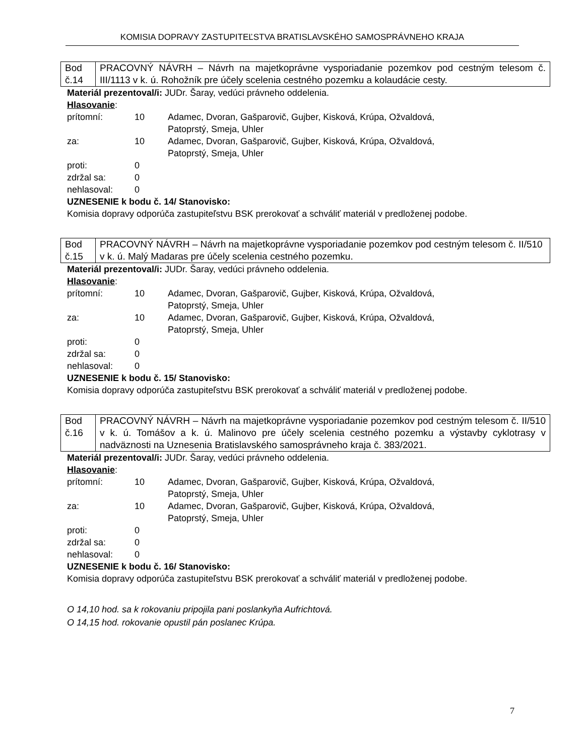KOMISIA DOPRAVY ZASTUPITEĽSTVA BRATISLAVSKÉHO SAMOSPRÁVNEHO KRAJA
| Bod č.14 | PRACOVNÝ NÁVRH – Návrh na majetkoprávne vysporiadanie pozemkov pod cestným telesom č. III/1113 v k. ú. Rohožník pre účely scelenia cestného pozemku a kolaudácie cesty. |
Materiál prezentoval/i: JUDr. Šaray, vedúci právneho oddelenia.
Hlasovanie:
| prítomní: | 10 | Adamec, Dvoran, Gašparovič, Gujber, Kisková, Krúpa, Ožvaldová, Patoprstý, Smeja, Uhler |
| za: | 10 | Adamec, Dvoran, Gašparovič, Gujber, Kisková, Krúpa, Ožvaldová, Patoprstý, Smeja, Uhler |
| proti: | 0 | |
| zdržal sa: | 0 | |
| nehlasoval: | 0 | |
UZNESENIE k bodu č. 14/ Stanovisko:
Komisia dopravy odporúča zastupiteľstvu BSK prerokovať a schváliť materiál v predloženej podobe.
| Bod č.15 | PRACOVNÝ NÁVRH – Návrh na majetkoprávne vysporiadanie pozemkov pod cestným telesom č. II/510 v k. ú. Malý Madaras pre účely scelenia cestného pozemku. |
Materiál prezentoval/i: JUDr. Šaray, vedúci právneho oddelenia.
Hlasovanie:
| prítomní: | 10 | Adamec, Dvoran, Gašparovič, Gujber, Kisková, Krúpa, Ožvaldová, Patoprstý, Smeja, Uhler |
| za: | 10 | Adamec, Dvoran, Gašparovič, Gujber, Kisková, Krúpa, Ožvaldová, Patoprstý, Smeja, Uhler |
| proti: | 0 | |
| zdržal sa: | 0 | |
| nehlasoval: | 0 | |
UZNESENIE k bodu č. 15/ Stanovisko:
Komisia dopravy odporúča zastupiteľstvu BSK prerokovať a schváliť materiál v predloženej podobe.
| Bod č.16 | PRACOVNÝ NÁVRH – Návrh na majetkoprávne vysporiadanie pozemkov pod cestným telesom č. II/510 v k. ú. Tomášov a k. ú. Malinovo pre účely scelenia cestného pozemku a výstavby cyklotrasy v nadväznosti na Uznesenia Bratislavského samosprávneho kraja č. 383/2021. |
Materiál prezentoval/i: JUDr. Šaray, vedúci právneho oddelenia.
Hlasovanie:
| prítomní: | 10 | Adamec, Dvoran, Gašparovič, Gujber, Kisková, Krúpa, Ožvaldová, Patoprstý, Smeja, Uhler |
| za: | 10 | Adamec, Dvoran, Gašparovič, Gujber, Kisková, Krúpa, Ožvaldová, Patoprstý, Smeja, Uhler |
| proti: | 0 | |
| zdržal sa: | 0 | |
| nehlasoval: | 0 | |
UZNESENIE k bodu č. 16/ Stanovisko:
Komisia dopravy odporúča zastupiteľstvu BSK prerokovať a schváliť materiál v predloženej podobe.
O 14,10 hod. sa k rokovaniu pripojila pani poslankyňa Aufrichtová.
O 14,15 hod. rokovanie opustil pán poslanec Krúpa.
7